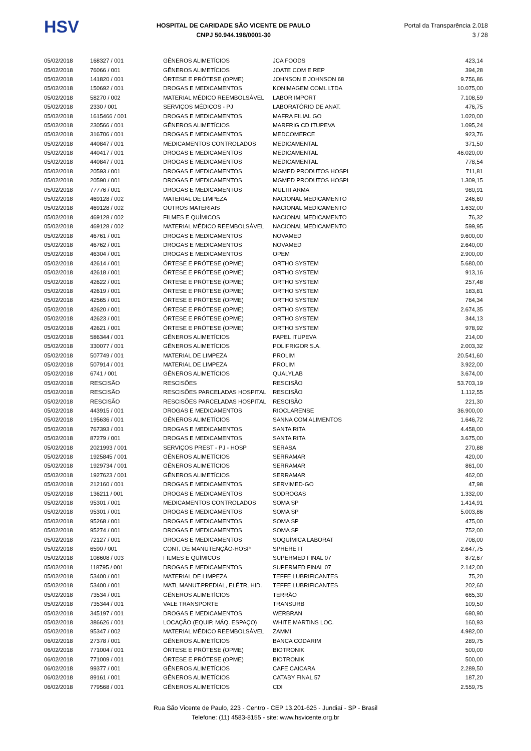HSV
HOSPITAL DE CARIDADE SÃO VICENTE DE PAULO
CNPJ 50.944.198/0001-30
Portal da Transparência 2.018
3 / 28
| 05/02/2018 | 168327 / 001 | GÊNEROS ALIMETÍCIOS | JCA FOODS | 423,14 |
| 05/02/2018 | 76066 / 001 | GÊNEROS ALIMETÍCIOS | JOATE COM E REP | 394,28 |
| 05/02/2018 | 141820 / 001 | ÓRTESE E PRÓTESE (OPME) | JOHNSON E JOHNSON 68 | 9.756,86 |
| 05/02/2018 | 150692 / 001 | DROGAS E MEDICAMENTOS | KONIMAGEM COML LTDA | 10.075,00 |
| 05/02/2018 | 58270 / 002 | MATERIAL MÉDICO REEMBOLSÁVEL | LABOR IMPORT | 7.108,59 |
| 05/02/2018 | 2330 / 001 | SERVIÇOS MÉDICOS - PJ | LABORATÓRIO DE ANAT. | 476,75 |
| 05/02/2018 | 1615466 / 001 | DROGAS E MEDICAMENTOS | MAFRA FILIAL GO | 1.020,00 |
| 05/02/2018 | 230566 / 001 | GÊNEROS ALIMETÍCIOS | MARFRIG CD ITUPEVA | 1.095,24 |
| 05/02/2018 | 316706 / 001 | DROGAS E MEDICAMENTOS | MEDCOMERCE | 923,76 |
| 05/02/2018 | 440847 / 001 | MEDICAMENTOS CONTROLADOS | MEDICAMENTAL | 371,50 |
| 05/02/2018 | 440417 / 001 | DROGAS E MEDICAMENTOS | MEDICAMENTAL | 46.020,00 |
| 05/02/2018 | 440847 / 001 | DROGAS E MEDICAMENTOS | MEDICAMENTAL | 778,54 |
| 05/02/2018 | 20593 / 001 | DROGAS E MEDICAMENTOS | MGMED PRODUTOS HOSPI | 711,81 |
| 05/02/2018 | 20590 / 001 | DROGAS E MEDICAMENTOS | MGMED PRODUTOS HOSPI | 1.309,15 |
| 05/02/2018 | 77776 / 001 | DROGAS E MEDICAMENTOS | MULTIFARMA | 980,91 |
| 05/02/2018 | 469128 / 002 | MATERIAL DE LIMPEZA | NACIONAL MEDICAMENTO | 246,60 |
| 05/02/2018 | 469128 / 002 | OUTROS MATERIAIS | NACIONAL MEDICAMENTO | 1.632,00 |
| 05/02/2018 | 469128 / 002 | FILMES E QUÍMICOS | NACIONAL MEDICAMENTO | 76,32 |
| 05/02/2018 | 469128 / 002 | MATERIAL MÉDICO REEMBOLSÁVEL | NACIONAL MEDICAMENTO | 599,95 |
| 05/02/2018 | 46761 / 001 | DROGAS E MEDICAMENTOS | NOVAMED | 9.600,00 |
| 05/02/2018 | 46762 / 001 | DROGAS E MEDICAMENTOS | NOVAMED | 2.640,00 |
| 05/02/2018 | 46304 / 001 | DROGAS E MEDICAMENTOS | OPEM | 2.900,00 |
| 05/02/2018 | 42614 / 001 | ÓRTESE E PRÓTESE (OPME) | ORTHO SYSTEM | 5.680,00 |
| 05/02/2018 | 42618 / 001 | ÓRTESE E PRÓTESE (OPME) | ORTHO SYSTEM | 913,16 |
| 05/02/2018 | 42622 / 001 | ÓRTESE E PRÓTESE (OPME) | ORTHO SYSTEM | 257,48 |
| 05/02/2018 | 42619 / 001 | ÓRTESE E PRÓTESE (OPME) | ORTHO SYSTEM | 183,81 |
| 05/02/2018 | 42565 / 001 | ÓRTESE E PRÓTESE (OPME) | ORTHO SYSTEM | 764,34 |
| 05/02/2018 | 42620 / 001 | ÓRTESE E PRÓTESE (OPME) | ORTHO SYSTEM | 2.674,35 |
| 05/02/2018 | 42623 / 001 | ÓRTESE E PRÓTESE (OPME) | ORTHO SYSTEM | 344,13 |
| 05/02/2018 | 42621 / 001 | ÓRTESE E PRÓTESE (OPME) | ORTHO SYSTEM | 978,92 |
| 05/02/2018 | 586344 / 001 | GÊNEROS ALIMETÍCIOS | PAPEL ITUPEVA | 214,00 |
| 05/02/2018 | 330077 / 001 | GÊNEROS ALIMETÍCIOS | POLIFRIGOR S.A. | 2.003,32 |
| 05/02/2018 | 507749 / 001 | MATERIAL DE LIMPEZA | PROLIM | 20.541,60 |
| 05/02/2018 | 507914 / 001 | MATERIAL DE LIMPEZA | PROLIM | 3.922,00 |
| 05/02/2018 | 6741 / 001 | GÊNEROS ALIMETÍCIOS | QUALYLAB | 3.674,00 |
| 05/02/2018 | RESCISÃO | RESCISÕES | RESCISÃO | 53.703,19 |
| 05/02/2018 | RESCISÃO | RESCISÕES PARCELADAS HOSPITAL | RESCISÃO | 1.112,55 |
| 05/02/2018 | RESCISÃO | RESCISÕES PARCELADAS HOSPITAL | RESCISÃO | 221,30 |
| 05/02/2018 | 443915 / 001 | DROGAS E MEDICAMENTOS | RIOCLARENSE | 36.900,00 |
| 05/02/2018 | 195636 / 001 | GÊNEROS ALIMETÍCIOS | SANNA COM ALIMENTOS | 1.646,72 |
| 05/02/2018 | 767393 / 001 | DROGAS E MEDICAMENTOS | SANTA RITA | 4.458,00 |
| 05/02/2018 | 87279 / 001 | DROGAS E MEDICAMENTOS | SANTA RITA | 3.675,00 |
| 05/02/2018 | 2021993 / 001 | SERVIÇOS PREST - PJ - HOSP | SERASA | 270,88 |
| 05/02/2018 | 1925845 / 001 | GÊNEROS ALIMETÍCIOS | SERRAMAR | 420,00 |
| 05/02/2018 | 1929734 / 001 | GÊNEROS ALIMETÍCIOS | SERRAMAR | 861,00 |
| 05/02/2018 | 1927623 / 001 | GÊNEROS ALIMETÍCIOS | SERRAMAR | 462,00 |
| 05/02/2018 | 212160 / 001 | DROGAS E MEDICAMENTOS | SERVIMED-GO | 47,98 |
| 05/02/2018 | 136211 / 001 | DROGAS E MEDICAMENTOS | SODROGAS | 1.332,00 |
| 05/02/2018 | 95301 / 001 | MEDICAMENTOS CONTROLADOS | SOMA SP | 1.414,91 |
| 05/02/2018 | 95301 / 001 | DROGAS E MEDICAMENTOS | SOMA SP | 5.003,86 |
| 05/02/2018 | 95268 / 001 | DROGAS E MEDICAMENTOS | SOMA SP | 475,00 |
| 05/02/2018 | 95274 / 001 | DROGAS E MEDICAMENTOS | SOMA SP | 752,00 |
| 05/02/2018 | 72127 / 001 | DROGAS E MEDICAMENTOS | SOQUÍMICA LABORAT | 708,00 |
| 05/02/2018 | 6590 / 001 | CONT. DE MANUTENÇÃO-HOSP | SPHERE IT | 2.647,75 |
| 05/02/2018 | 108608 / 003 | FILMES E QUÍMICOS | SUPERMED FINAL 07 | 872,67 |
| 05/02/2018 | 118795 / 001 | DROGAS E MEDICAMENTOS | SUPERMED FINAL 07 | 2.142,00 |
| 05/02/2018 | 53400 / 001 | MATERIAL DE LIMPEZA | TEFFE LUBRIFICANTES | 75,20 |
| 05/02/2018 | 53400 / 001 | MATL MANUT.PREDIAL, ELÉTR, HID. | TEFFE LUBRIFICANTES | 202,60 |
| 05/02/2018 | 73534 / 001 | GÊNEROS ALIMETÍCIOS | TERRÃO | 665,30 |
| 05/02/2018 | 735344 / 001 | VALE TRANSPORTE | TRANSURB | 109,50 |
| 05/02/2018 | 345197 / 001 | DROGAS E MEDICAMENTOS | WERBRAN | 690,90 |
| 05/02/2018 | 386626 / 001 | LOCAÇÃO (EQUIP, MÁQ. ESPAÇO) | WHITE MARTINS LOC. | 160,93 |
| 05/02/2018 | 95347 / 002 | MATERIAL MÉDICO REEMBOLSÁVEL | ZAMMI | 4.982,00 |
| 06/02/2018 | 27378 / 001 | GÊNEROS ALIMETÍCIOS | BANCA CODARIM | 289,75 |
| 06/02/2018 | 771004 / 001 | ÓRTESE E PRÓTESE (OPME) | BIOTRONIK | 500,00 |
| 06/02/2018 | 771009 / 001 | ÓRTESE E PRÓTESE (OPME) | BIOTRONIK | 500,00 |
| 06/02/2018 | 99377 / 001 | GÊNEROS ALIMETÍCIOS | CAFE CAICARA | 2.289,50 |
| 06/02/2018 | 89161 / 001 | GÊNEROS ALIMETÍCIOS | CATABY FINAL 57 | 187,20 |
| 06/02/2018 | 779568 / 001 | GÊNEROS ALIMETÍCIOS | CDI | 2.559,75 |
Rua São Vicente de Paulo, 223 - Centro - CEP 13.201-625 - Jundiaí - SP - Brasil
Telefone: (11) 4583-8155 - site: www.hsvicente.org.br